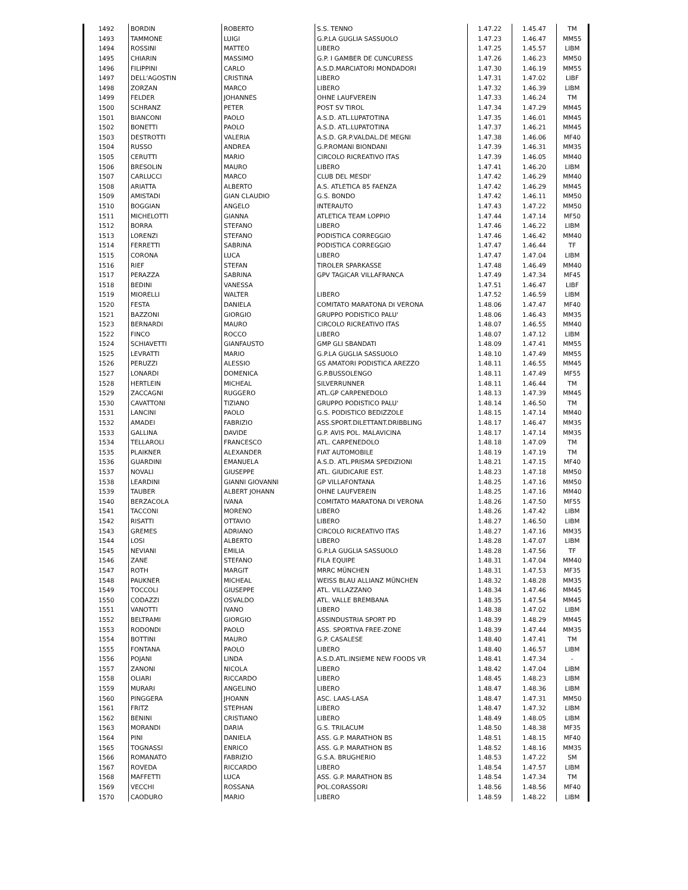| 1492 | BORDIN | ROBERTO | S.S. TENNO | 1.47.22 | 1.45.47 | TM |
| 1493 | TAMMONE | LUIGI | G.P.LA GUGLIA SASSUOLO | 1.47.23 | 1.46.47 | MM55 |
| 1494 | ROSSINI | MATTEO | LIBERO | 1.47.25 | 1.45.57 | LIBM |
| 1495 | CHIARIN | MASSIMO | G.P. I GAMBER DE CUNCURESS | 1.47.26 | 1.46.23 | MM50 |
| 1496 | FILIPPINI | CARLO | A.S.D.MARCIATORI MONDADORI | 1.47.30 | 1.46.19 | MM55 |
| 1497 | DELL'AGOSTIN | CRISTINA | LIBERO | 1.47.31 | 1.47.02 | LIBF |
| 1498 | ZORZAN | MARCO | LIBERO | 1.47.32 | 1.46.39 | LIBM |
| 1499 | FELDER | JOHANNES | OHNE LAUFVEREIN | 1.47.33 | 1.46.24 | TM |
| 1500 | SCHRANZ | PETER | POST SV TIROL | 1.47.34 | 1.47.29 | MM45 |
| 1501 | BIANCONI | PAOLO | A.S.D. ATL.LUPATOTINA | 1.47.35 | 1.46.01 | MM45 |
| 1502 | BONETTI | PAOLO | A.S.D. ATL.LUPATOTINA | 1.47.37 | 1.46.21 | MM45 |
| 1503 | DESTROTTI | VALERIA | A.S.D. GR.P.VALDAL.DE MEGNI | 1.47.38 | 1.46.06 | MF40 |
| 1504 | RUSSO | ANDREA | G.P.ROMANI BIONDANI | 1.47.39 | 1.46.31 | MM35 |
| 1505 | CERUTTI | MARIO | CIRCOLO RICREATIVO ITAS | 1.47.39 | 1.46.05 | MM40 |
| 1506 | BRESOLIN | MAURO | LIBERO | 1.47.41 | 1.46.20 | LIBM |
| 1507 | CARLUCCI | MARCO | CLUB DEL MESDI' | 1.47.42 | 1.46.29 | MM40 |
| 1508 | ARIATTA | ALBERTO | A.S. ATLETICA 85 FAENZA | 1.47.42 | 1.46.29 | MM45 |
| 1509 | AMISTADI | GIAN CLAUDIO | G.S. BONDO | 1.47.42 | 1.46.11 | MM50 |
| 1510 | BOGGIAN | ANGELO | INTERAUTO | 1.47.43 | 1.47.22 | MM50 |
| 1511 | MICHELOTTI | GIANNA | ATLETICA TEAM LOPPIO | 1.47.44 | 1.47.14 | MF50 |
| 1512 | BORRA | STEFANO | LIBERO | 1.47.46 | 1.46.22 | LIBM |
| 1513 | LORENZI | STEFANO | PODISTICA CORREGGIO | 1.47.46 | 1.46.42 | MM40 |
| 1514 | FERRETTI | SABRINA | PODISTICA CORREGGIO | 1.47.47 | 1.46.44 | TF |
| 1515 | CORONA | LUCA | LIBERO | 1.47.47 | 1.47.04 | LIBM |
| 1516 | RIEF | STEFAN | TIROLER SPARKASSE | 1.47.48 | 1.46.49 | MM40 |
| 1517 | PERAZZA | SABRINA | GPV TAGICAR VILLAFRANCA | 1.47.49 | 1.47.34 | MF45 |
| 1518 | BEDINI | VANESSA | | 1.47.51 | 1.46.47 | LIBF |
| 1519 | MIORELLI | WALTER | LIBERO | 1.47.52 | 1.46.59 | LIBM |
| 1520 | FESTA | DANIELA | COMITATO MARATONA DI VERONA | 1.48.06 | 1.47.47 | MF40 |
| 1521 | BAZZONI | GIORGIO | GRUPPO PODISTICO PALU' | 1.48.06 | 1.46.43 | MM35 |
| 1523 | BERNARDI | MAURO | CIRCOLO RICREATIVO ITAS | 1.48.07 | 1.46.55 | MM40 |
| 1522 | FINCO | ROCCO | LIBERO | 1.48.07 | 1.47.12 | LIBM |
| 1524 | SCHIAVETTI | GIANFAUSTO | GMP GLI SBANDATI | 1.48.09 | 1.47.41 | MM55 |
| 1525 | LEVRATTI | MARIO | G.P.LA GUGLIA SASSUOLO | 1.48.10 | 1.47.49 | MM55 |
| 1526 | PERUZZI | ALESSIO | GS AMATORI PODISTICA AREZZO | 1.48.11 | 1.46.55 | MM45 |
| 1527 | LONARDI | DOMENICA | G.P.BUSSOLENGO | 1.48.11 | 1.47.49 | MF55 |
| 1528 | HERTLEIN | MICHEAL | SILVERRUNNER | 1.48.11 | 1.46.44 | TM |
| 1529 | ZACCAGNI | RUGGERO | ATL.GP CARPENEDOLO | 1.48.13 | 1.47.39 | MM45 |
| 1530 | CAVATTONI | TIZIANO | GRUPPO PODISTICO PALU' | 1.48.14 | 1.46.50 | TM |
| 1531 | LANCINI | PAOLO | G.S. PODISTICO BEDIZZOLE | 1.48.15 | 1.47.14 | MM40 |
| 1532 | AMADEI | FABRIZIO | ASS.SPORT.DILETTANT.DRIBBLING | 1.48.17 | 1.46.47 | MM35 |
| 1533 | GALLINA | DAVIDE | G.P. AVIS POL. MALAVICINA | 1.48.17 | 1.47.14 | MM35 |
| 1534 | TELLAROLI | FRANCESCO | ATL. CARPENEDOLO | 1.48.18 | 1.47.09 | TM |
| 1535 | PLAIKNER | ALEXANDER | FIAT AUTOMOBILE | 1.48.19 | 1.47.19 | TM |
| 1536 | GUARDINI | EMANUELA | A.S.D. ATL.PRISMA SPEDIZIONI | 1.48.21 | 1.47.15 | MF40 |
| 1537 | NOVALI | GIUSEPPE | ATL. GIUDICARIE EST. | 1.48.23 | 1.47.18 | MM50 |
| 1538 | LEARDINI | GIANNI GIOVANNI | GP VILLAFONTANA | 1.48.25 | 1.47.16 | MM50 |
| 1539 | TAUBER | ALBERT JOHANN | OHNE LAUFVEREIN | 1.48.25 | 1.47.16 | MM40 |
| 1540 | BERZACOLA | IVANA | COMITATO MARATONA DI VERONA | 1.48.26 | 1.47.50 | MF55 |
| 1541 | TACCONI | MORENO | LIBERO | 1.48.26 | 1.47.42 | LIBM |
| 1542 | RISATTI | OTTAVIO | LIBERO | 1.48.27 | 1.46.50 | LIBM |
| 1543 | GREMES | ADRIANO | CIRCOLO RICREATIVO ITAS | 1.48.27 | 1.47.16 | MM35 |
| 1544 | LOSI | ALBERTO | LIBERO | 1.48.28 | 1.47.07 | LIBM |
| 1545 | NEVIANI | EMILIA | G.P.LA GUGLIA SASSUOLO | 1.48.28 | 1.47.56 | TF |
| 1546 | ZANE | STEFANO | FILA EQUIPE | 1.48.31 | 1.47.04 | MM40 |
| 1547 | ROTH | MARGIT | MRRC MÜNCHEN | 1.48.31 | 1.47.53 | MF35 |
| 1548 | PAUKNER | MICHEAL | WEISS BLAU ALLIANZ MÜNCHEN | 1.48.32 | 1.48.28 | MM35 |
| 1549 | TOCCOLI | GIUSEPPE | ATL. VILLAZZANO | 1.48.34 | 1.47.46 | MM45 |
| 1550 | CODAZZI | OSVALDO | ATL. VALLE BREMBANA | 1.48.35 | 1.47.54 | MM45 |
| 1551 | VANOTTI | IVANO | LIBERO | 1.48.38 | 1.47.02 | LIBM |
| 1552 | BELTRAMI | GIORGIO | ASSINDUSTRIA SPORT PD | 1.48.39 | 1.48.29 | MM45 |
| 1553 | RODONDI | PAOLO | ASS. SPORTIVA FREE-ZONE | 1.48.39 | 1.47.44 | MM35 |
| 1554 | BOTTINI | MAURO | G.P. CASALESE | 1.48.40 | 1.47.41 | TM |
| 1555 | FONTANA | PAOLO | LIBERO | 1.48.40 | 1.46.57 | LIBM |
| 1556 | POJANI | LINDA | A.S.D.ATL.INSIEME NEW FOODS VR | 1.48.41 | 1.47.34 | - |
| 1557 | ZANONI | NICOLA | LIBERO | 1.48.42 | 1.47.04 | LIBM |
| 1558 | OLIARI | RICCARDO | LIBERO | 1.48.45 | 1.48.23 | LIBM |
| 1559 | MURARI | ANGELINO | LIBERO | 1.48.47 | 1.48.36 | LIBM |
| 1560 | PINGGERA | JHOANN | ASC. LAAS-LASA | 1.48.47 | 1.47.31 | MM50 |
| 1561 | FRITZ | STEPHAN | LIBERO | 1.48.47 | 1.47.32 | LIBM |
| 1562 | BENINI | CRISTIANO | LIBERO | 1.48.49 | 1.48.05 | LIBM |
| 1563 | MORANDI | DARIA | G.S. TRILACUM | 1.48.50 | 1.48.38 | MF35 |
| 1564 | PINI | DANIELA | ASS. G.P. MARATHON BS | 1.48.51 | 1.48.15 | MF40 |
| 1565 | TOGNASSI | ENRICO | ASS. G.P. MARATHON BS | 1.48.52 | 1.48.16 | MM35 |
| 1566 | ROMANATO | FABRIZIO | G.S.A. BRUGHERIO | 1.48.53 | 1.47.22 | SM |
| 1567 | ROVEDA | RICCARDO | LIBERO | 1.48.54 | 1.47.57 | LIBM |
| 1568 | MAFFETTI | LUCA | ASS. G.P. MARATHON BS | 1.48.54 | 1.47.34 | TM |
| 1569 | VECCHI | ROSSANA | POL.CORASSORI | 1.48.56 | 1.48.56 | MF40 |
| 1570 | CAODURO | MARIO | LIBERO | 1.48.59 | 1.48.22 | LIBM |